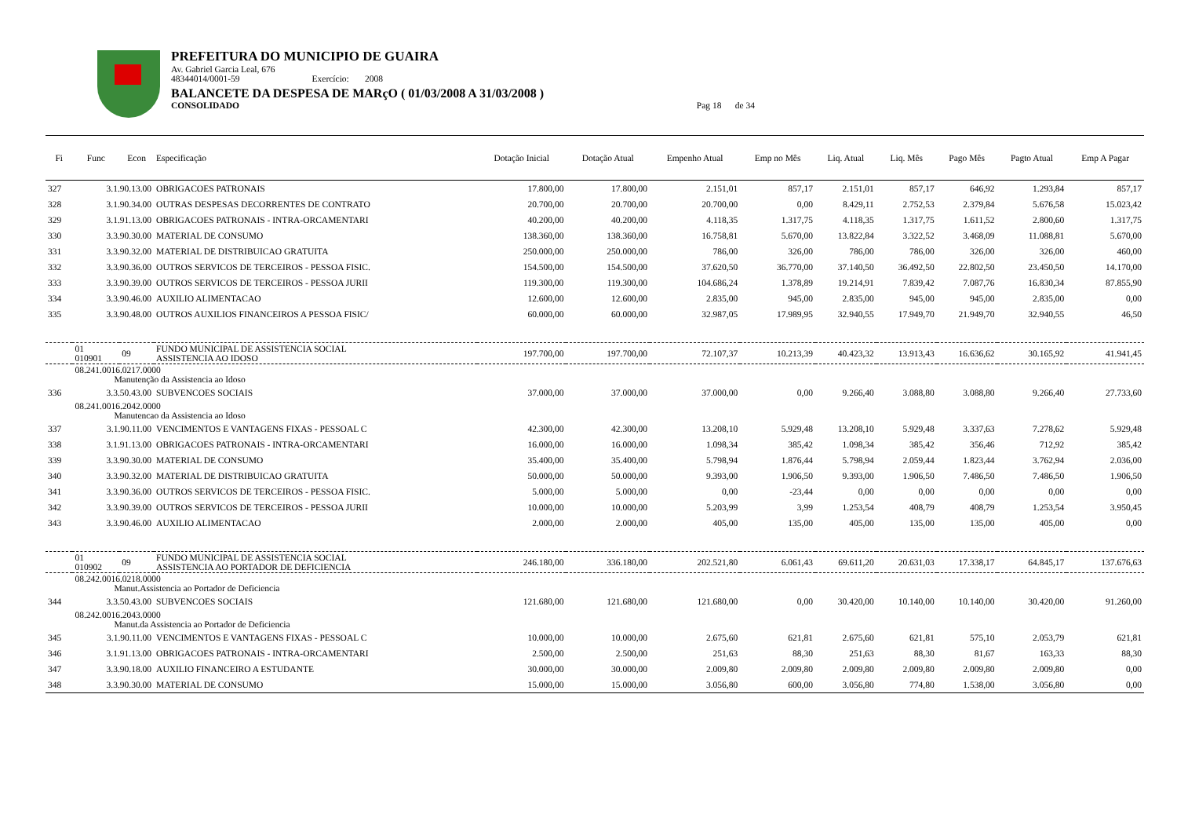PREFEITURA DO MUNICIPIO DE GUAIRA
Av. Gabriel Garcia Leal, 676
48344014/0001-59 Exercício: 2008
BALANCETE DA DESPESA DE MARçO ( 01/03/2008 A 31/03/2008 )
CONSOLIDADO Pag 18 de 34
| Fi | Func | Econ | Especificação | Dotação Inicial | Dotação Atual | Empenho Atual | Emp no Mês | Liq. Atual | Liq. Mês | Pago Mês | Pagto Atual | Emp A Pagar |
| --- | --- | --- | --- | --- | --- | --- | --- | --- | --- | --- | --- | --- |
| 327 | 3.1.90.13.00 | | OBRIGACOES PATRONAIS | 17.800,00 | 17.800,00 | 2.151,01 | 857,17 | 2.151,01 | 857,17 | 646,92 | 1.293,84 | 857,17 |
| 328 | 3.1.90.34.00 | | OUTRAS DESPESAS DECORRENTES DE CONTRATO | 20.700,00 | 20.700,00 | 20.700,00 | 0,00 | 8.429,11 | 2.752,53 | 2.379,84 | 5.676,58 | 15.023,42 |
| 329 | 3.1.91.13.00 | | OBRIGACOES PATRONAIS - INTRA-ORCAMENTARI | 40.200,00 | 40.200,00 | 4.118,35 | 1.317,75 | 4.118,35 | 1.317,75 | 1.611,52 | 2.800,60 | 1.317,75 |
| 330 | 3.3.90.30.00 | | MATERIAL DE CONSUMO | 138.360,00 | 138.360,00 | 16.758,81 | 5.670,00 | 13.822,84 | 3.322,52 | 3.468,09 | 11.088,81 | 5.670,00 |
| 331 | 3.3.90.32.00 | | MATERIAL DE DISTRIBUICAO GRATUITA | 250.000,00 | 250.000,00 | 786,00 | 326,00 | 786,00 | 786,00 | 326,00 | 326,00 | 460,00 |
| 332 | 3.3.90.36.00 | | OUTROS SERVICOS DE TERCEIROS - PESSOA FISIC. | 154.500,00 | 154.500,00 | 37.620,50 | 36.770,00 | 37.140,50 | 36.492,50 | 22.802,50 | 23.450,50 | 14.170,00 |
| 333 | 3.3.90.39.00 | | OUTROS SERVICOS DE TERCEIROS - PESSOA JURII | 119.300,00 | 119.300,00 | 104.686,24 | 1.378,89 | 19.214,91 | 7.839,42 | 7.087,76 | 16.830,34 | 87.855,90 |
| 334 | 3.3.90.46.00 | | AUXILIO ALIMENTACAO | 12.600,00 | 12.600,00 | 2.835,00 | 945,00 | 2.835,00 | 945,00 | 945,00 | 2.835,00 | 0,00 |
| 335 | 3.3.90.48.00 | | OUTROS AUXILIOS FINANCEIROS A PESSOA FISIC/ | 60.000,00 | 60.000,00 | 32.987,05 | 17.989,95 | 32.940,55 | 17.949,70 | 21.949,70 | 32.940,55 | 46,50 |
| | 01 010901 | 09 | FUNDO MUNICIPAL DE ASSISTENCIA SOCIAL ASSISTENCIA AO IDOSO | 197.700,00 | 197.700,00 | 72.107,37 | 10.213,39 | 40.423,32 | 13.913,43 | 16.636,62 | 30.165,92 | 41.941,45 |
| | 08.241.0016.0217.0000 Manutenção da Assistencia ao Idoso | | | | | | | | | | | |
| 336 | 3.3.50.43.00 | | SUBVENCOES SOCIAIS | 37.000,00 | 37.000,00 | 37.000,00 | 0,00 | 9.266,40 | 3.088,80 | 3.088,80 | 9.266,40 | 27.733,60 |
| | 08.241.0016.2042.0000 Manutencao da Assistencia ao Idoso | | | | | | | | | | | |
| 337 | 3.1.90.11.00 | | VENCIMENTOS E VANTAGENS FIXAS - PESSOAL C | 42.300,00 | 42.300,00 | 13.208,10 | 5.929,48 | 13.208,10 | 5.929,48 | 3.337,63 | 7.278,62 | 5.929,48 |
| 338 | 3.1.91.13.00 | | OBRIGACOES PATRONAIS - INTRA-ORCAMENTARI | 16.000,00 | 16.000,00 | 1.098,34 | 385,42 | 1.098,34 | 385,42 | 356,46 | 712,92 | 385,42 |
| 339 | 3.3.90.30.00 | | MATERIAL DE CONSUMO | 35.400,00 | 35.400,00 | 5.798,94 | 1.876,44 | 5.798,94 | 2.059,44 | 1.823,44 | 3.762,94 | 2.036,00 |
| 340 | 3.3.90.32.00 | | MATERIAL DE DISTRIBUICAO GRATUITA | 50.000,00 | 50.000,00 | 9.393,00 | 1.906,50 | 9.393,00 | 1.906,50 | 7.486,50 | 7.486,50 | 1.906,50 |
| 341 | 3.3.90.36.00 | | OUTROS SERVICOS DE TERCEIROS - PESSOA FISIC. | 5.000,00 | 5.000,00 | 0,00 | -23,44 | 0,00 | 0,00 | 0,00 | 0,00 | 0,00 |
| 342 | 3.3.90.39.00 | | OUTROS SERVICOS DE TERCEIROS - PESSOA JURII | 10.000,00 | 10.000,00 | 5.203,99 | 3,99 | 1.253,54 | 408,79 | 408,79 | 1.253,54 | 3.950,45 |
| 343 | 3.3.90.46.00 | | AUXILIO ALIMENTACAO | 2.000,00 | 2.000,00 | 405,00 | 135,00 | 405,00 | 135,00 | 135,00 | 405,00 | 0,00 |
| | 01 010902 | 09 | FUNDO MUNICIPAL DE ASSISTENCIA SOCIAL ASSISTENCIA AO PORTADOR DE DEFICIENCIA | 246.180,00 | 336.180,00 | 202.521,80 | 6.061,43 | 69.611,20 | 20.631,03 | 17.338,17 | 64.845,17 | 137.676,63 |
| | 08.242.0016.0218.0000 Manut.Assistencia ao Portador de Deficiencia | | | | | | | | | | | |
| 344 | 3.3.50.43.00 | | SUBVENCOES SOCIAIS | 121.680,00 | 121.680,00 | 121.680,00 | 0,00 | 30.420,00 | 10.140,00 | 10.140,00 | 30.420,00 | 91.260,00 |
| | 08.242.0016.2043.0000 Manut.da Assistencia ao Portador de Deficiencia | | | | | | | | | | | |
| 345 | 3.1.90.11.00 | | VENCIMENTOS E VANTAGENS FIXAS - PESSOAL C | 10.000,00 | 10.000,00 | 2.675,60 | 621,81 | 2.675,60 | 621,81 | 575,10 | 2.053,79 | 621,81 |
| 346 | 3.1.91.13.00 | | OBRIGACOES PATRONAIS - INTRA-ORCAMENTARI | 2.500,00 | 2.500,00 | 251,63 | 88,30 | 251,63 | 88,30 | 81,67 | 163,33 | 88,30 |
| 347 | 3.3.90.18.00 | | AUXILIO FINANCEIRO A ESTUDANTE | 30.000,00 | 30.000,00 | 2.009,80 | 2.009,80 | 2.009,80 | 2.009,80 | 2.009,80 | 2.009,80 | 0,00 |
| 348 | 3.3.90.30.00 | | MATERIAL DE CONSUMO | 15.000,00 | 15.000,00 | 3.056,80 | 600,00 | 3.056,80 | 774,80 | 1.538,00 | 3.056,80 | 0,00 |